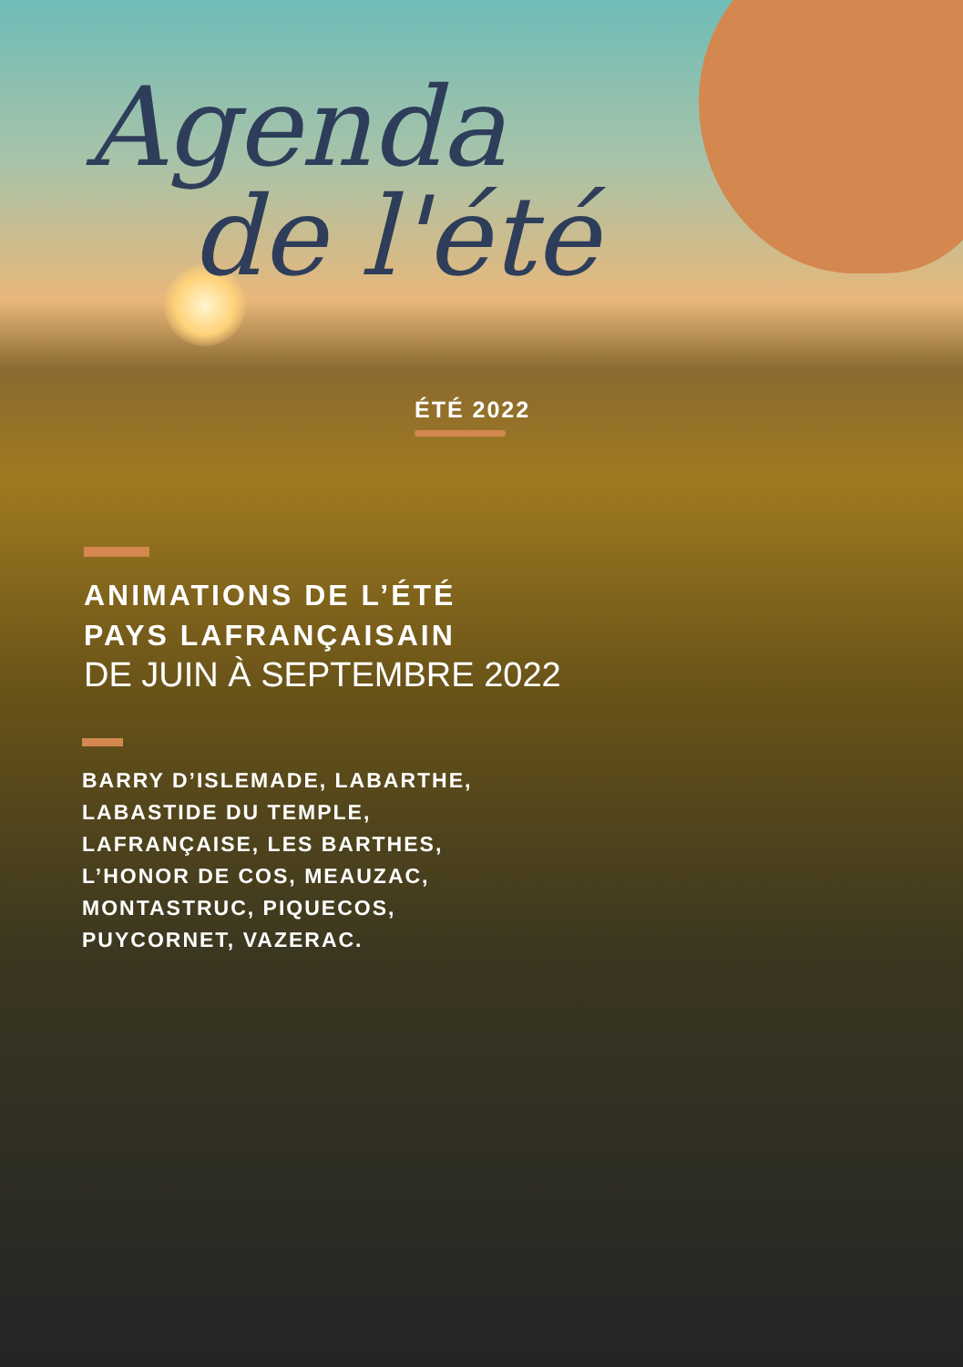Agenda
de l'été
ÉTÉ 2022
ANIMATIONS DE L’ÉTÉ
PAYS LAFRANÇAISAIN
DE JUIN À SEPTEMBRE 2022
BARRY D’ISLEMADE, LABARTHE,
LABASTIDE DU TEMPLE,
LAFRANÇAISE, LES BARTHES,
L’HONOR DE COS, MEAUZAC,
MONTASTRUC, PIQUECOS,
PUYCORNET, VAZERAC.